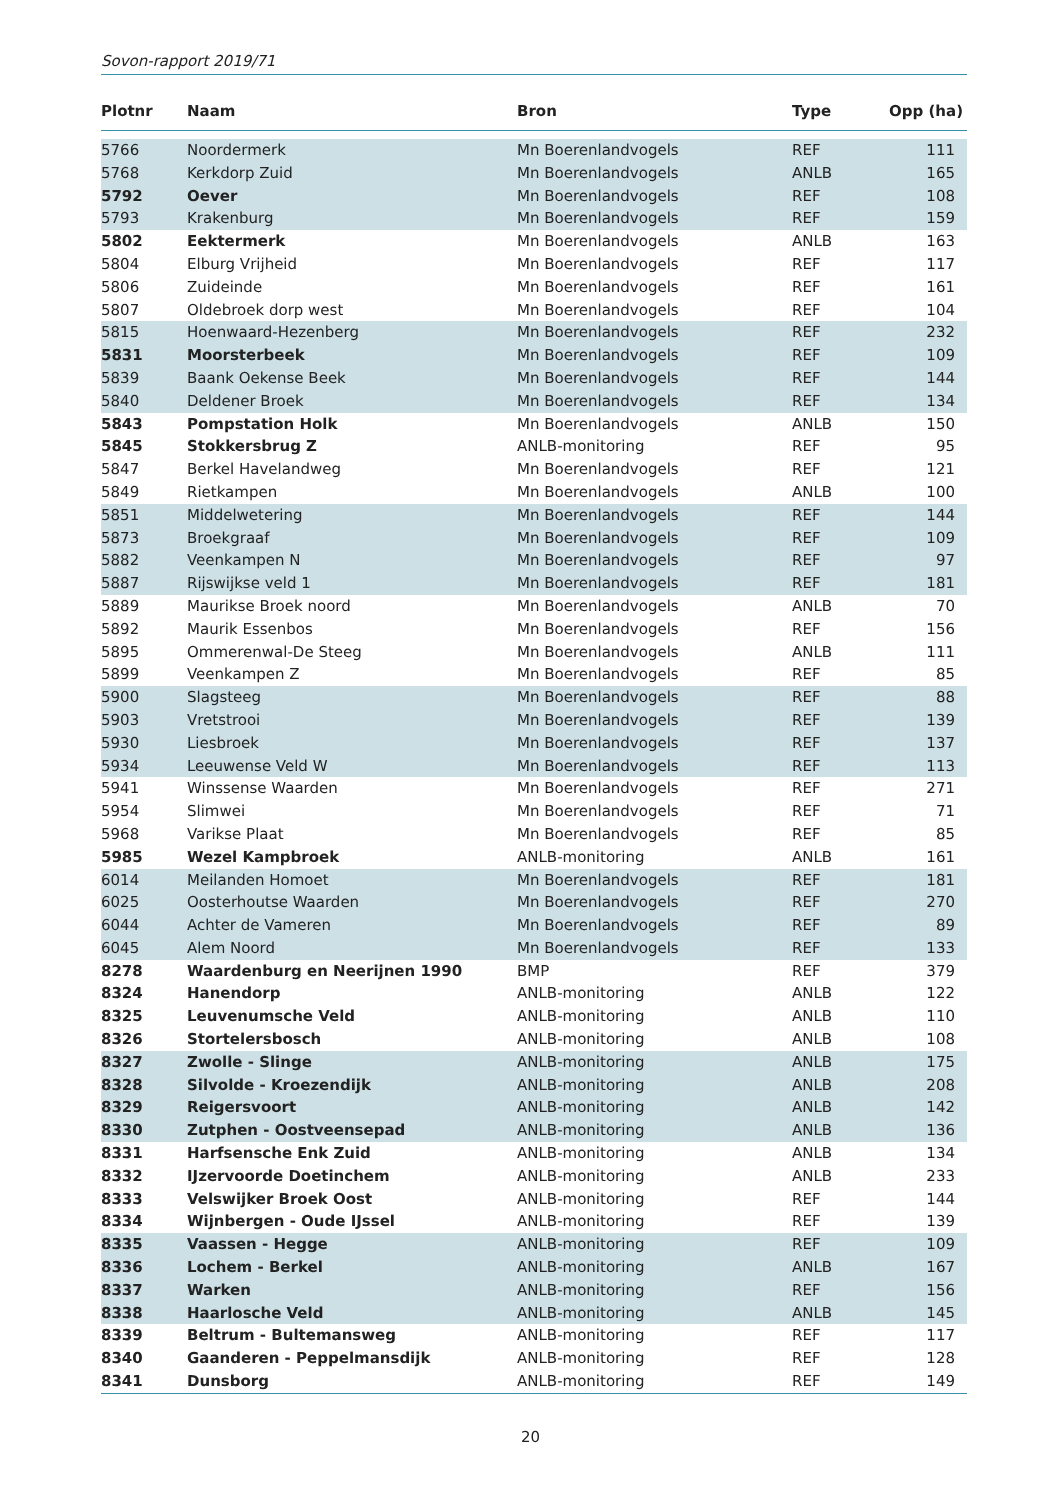Sovon-rapport 2019/71
| Plotnr | Naam | Bron | Type | Opp (ha) |
| --- | --- | --- | --- | --- |
| 5766 | Noordermerk | Mn Boerenlandvogels | REF | 111 |
| 5768 | Kerkdorp Zuid | Mn Boerenlandvogels | ANLB | 165 |
| 5792 | Oever | Mn Boerenlandvogels | REF | 108 |
| 5793 | Krakenburg | Mn Boerenlandvogels | REF | 159 |
| 5802 | Eektermerk | Mn Boerenlandvogels | ANLB | 163 |
| 5804 | Elburg Vrijheid | Mn Boerenlandvogels | REF | 117 |
| 5806 | Zuideinde | Mn Boerenlandvogels | REF | 161 |
| 5807 | Oldebroek dorp west | Mn Boerenlandvogels | REF | 104 |
| 5815 | Hoenwaard-Hezenberg | Mn Boerenlandvogels | REF | 232 |
| 5831 | Moorsterbeek | Mn Boerenlandvogels | REF | 109 |
| 5839 | Baank Oekense Beek | Mn Boerenlandvogels | REF | 144 |
| 5840 | Deldener Broek | Mn Boerenlandvogels | REF | 134 |
| 5843 | Pompstation Holk | Mn Boerenlandvogels | ANLB | 150 |
| 5845 | Stokkersbrug Z | ANLB-monitoring | REF | 95 |
| 5847 | Berkel Havelandweg | Mn Boerenlandvogels | REF | 121 |
| 5849 | Rietkampen | Mn Boerenlandvogels | ANLB | 100 |
| 5851 | Middelwetering | Mn Boerenlandvogels | REF | 144 |
| 5873 | Broekgraaf | Mn Boerenlandvogels | REF | 109 |
| 5882 | Veenkampen N | Mn Boerenlandvogels | REF | 97 |
| 5887 | Rijswijkse veld 1 | Mn Boerenlandvogels | REF | 181 |
| 5889 | Maurikse Broek noord | Mn Boerenlandvogels | ANLB | 70 |
| 5892 | Maurik Essenbos | Mn Boerenlandvogels | REF | 156 |
| 5895 | Ommerenwal-De Steeg | Mn Boerenlandvogels | ANLB | 111 |
| 5899 | Veenkampen Z | Mn Boerenlandvogels | REF | 85 |
| 5900 | Slagsteeg | Mn Boerenlandvogels | REF | 88 |
| 5903 | Vretstrooi | Mn Boerenlandvogels | REF | 139 |
| 5930 | Liesbroek | Mn Boerenlandvogels | REF | 137 |
| 5934 | Leeuwense Veld W | Mn Boerenlandvogels | REF | 113 |
| 5941 | Winssense Waarden | Mn Boerenlandvogels | REF | 271 |
| 5954 | Slimwei | Mn Boerenlandvogels | REF | 71 |
| 5968 | Varikse Plaat | Mn Boerenlandvogels | REF | 85 |
| 5985 | Wezel Kampbroek | ANLB-monitoring | ANLB | 161 |
| 6014 | Meilanden Homoet | Mn Boerenlandvogels | REF | 181 |
| 6025 | Oosterhoutse Waarden | Mn Boerenlandvogels | REF | 270 |
| 6044 | Achter de Vameren | Mn Boerenlandvogels | REF | 89 |
| 6045 | Alem Noord | Mn Boerenlandvogels | REF | 133 |
| 8278 | Waardenburg en Neerijnen 1990 | BMP | REF | 379 |
| 8324 | Hanendorp | ANLB-monitoring | ANLB | 122 |
| 8325 | Leuvenumsche Veld | ANLB-monitoring | ANLB | 110 |
| 8326 | Stortelersbosch | ANLB-monitoring | ANLB | 108 |
| 8327 | Zwolle - Slinge | ANLB-monitoring | ANLB | 175 |
| 8328 | Silvolde - Kroezendijk | ANLB-monitoring | ANLB | 208 |
| 8329 | Reigersvoort | ANLB-monitoring | ANLB | 142 |
| 8330 | Zutphen - Oostveensepad | ANLB-monitoring | ANLB | 136 |
| 8331 | Harfsensche Enk Zuid | ANLB-monitoring | ANLB | 134 |
| 8332 | IJzervoorde Doetinchem | ANLB-monitoring | ANLB | 233 |
| 8333 | Velswijker Broek Oost | ANLB-monitoring | REF | 144 |
| 8334 | Wijnbergen - Oude IJssel | ANLB-monitoring | REF | 139 |
| 8335 | Vaassen - Hegge | ANLB-monitoring | REF | 109 |
| 8336 | Lochem - Berkel | ANLB-monitoring | ANLB | 167 |
| 8337 | Warken | ANLB-monitoring | REF | 156 |
| 8338 | Haarlosche Veld | ANLB-monitoring | ANLB | 145 |
| 8339 | Beltrum - Bultemansweg | ANLB-monitoring | REF | 117 |
| 8340 | Gaanderen - Peppelmansdijk | ANLB-monitoring | REF | 128 |
| 8341 | Dunsborg | ANLB-monitoring | REF | 149 |
20